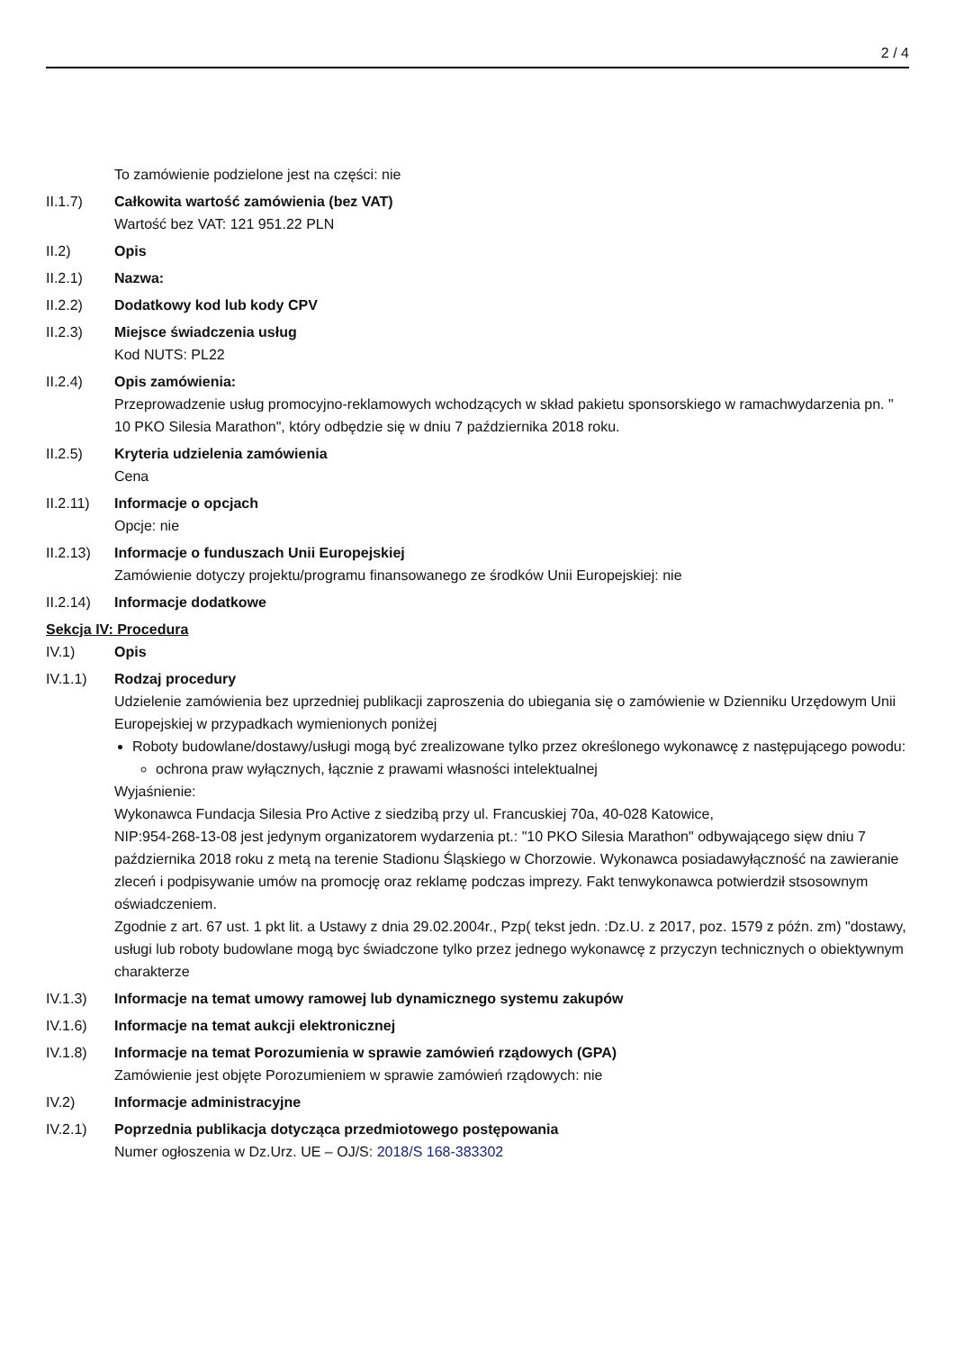2 / 4
To zamówienie podzielone jest na części: nie
II.1.7) Całkowita wartość zamówienia (bez VAT)
Wartość bez VAT: 121 951.22 PLN
II.2) Opis
II.2.1) Nazwa:
II.2.2) Dodatkowy kod lub kody CPV
II.2.3) Miejsce świadczenia usług
Kod NUTS: PL22
II.2.4) Opis zamówienia:
Przeprowadzenie usług promocyjno-reklamowych wchodzących w skład pakietu sponsorskiego w ramachwydarzenia pn. " 10 PKO Silesia Marathon", który odbędzie się w dniu 7 października 2018 roku.
II.2.5) Kryteria udzielenia zamówienia
Cena
II.2.11)
Informacje o opcjach
Opcje: nie
II.2.13)
Informacje o funduszach Unii Europejskiej
Zamówienie dotyczy projektu/programu finansowanego ze środków Unii Europejskiej: nie
II.2.14)
Informacje dodatkowe
Sekcja IV: Procedura
IV.1) Opis
IV.1.1) Rodzaj procedury
Udzielenie zamówienia bez uprzedniej publikacji zaproszenia do ubiegania się o zamówienie w Dzienniku Urzędowym Unii Europejskiej w przypadkach wymienionych poniżej
Roboty budowlane/dostawy/usługi mogą być zrealizowane tylko przez określonego wykonawcę z następującego powodu:
ochrona praw wyłącznych, łącznie z prawami własności intelektualnej
Wyjaśnienie:
Wykonawca Fundacja Silesia Pro Active z siedzibą przy ul. Francuskiej 70a, 40-028 Katowice,
NIP:954-268-13-08 jest jedynym organizatorem wydarzenia pt.: "10 PKO Silesia Marathon" odbywającego sięw dniu 7 października 2018 roku z metą na terenie Stadionu Śląskiego w Chorzowie. Wykonawca posiadawyłączność na zawieranie zleceń i podpisywanie umów na promocję oraz reklamę podczas imprezy. Fakt tenwykonawca potwierdził stsosownym oświadczeniem.
Zgodnie z art. 67 ust. 1 pkt lit. a Ustawy z dnia 29.02.2004r., Pzp( tekst jedn. :Dz.U. z 2017, poz. 1579 z późn. zm) "dostawy, usługi lub roboty budowlane mogą byc świadczone tylko przez jednego wykonawcę z przyczyn technicznych o obiektywnym charakterze
IV.1.3) Informacje na temat umowy ramowej lub dynamicznego systemu zakupów
IV.1.6) Informacje na temat aukcji elektronicznej
IV.1.8) Informacje na temat Porozumienia w sprawie zamówień rządowych (GPA)
Zamówienie jest objęte Porozumieniem w sprawie zamówień rządowych: nie
IV.2) Informacje administracyjne
IV.2.1) Poprzednia publikacja dotycząca przedmiotowego postępowania
Numer ogłoszenia w Dz.Urz. UE – OJ/S: 2018/S 168-383302